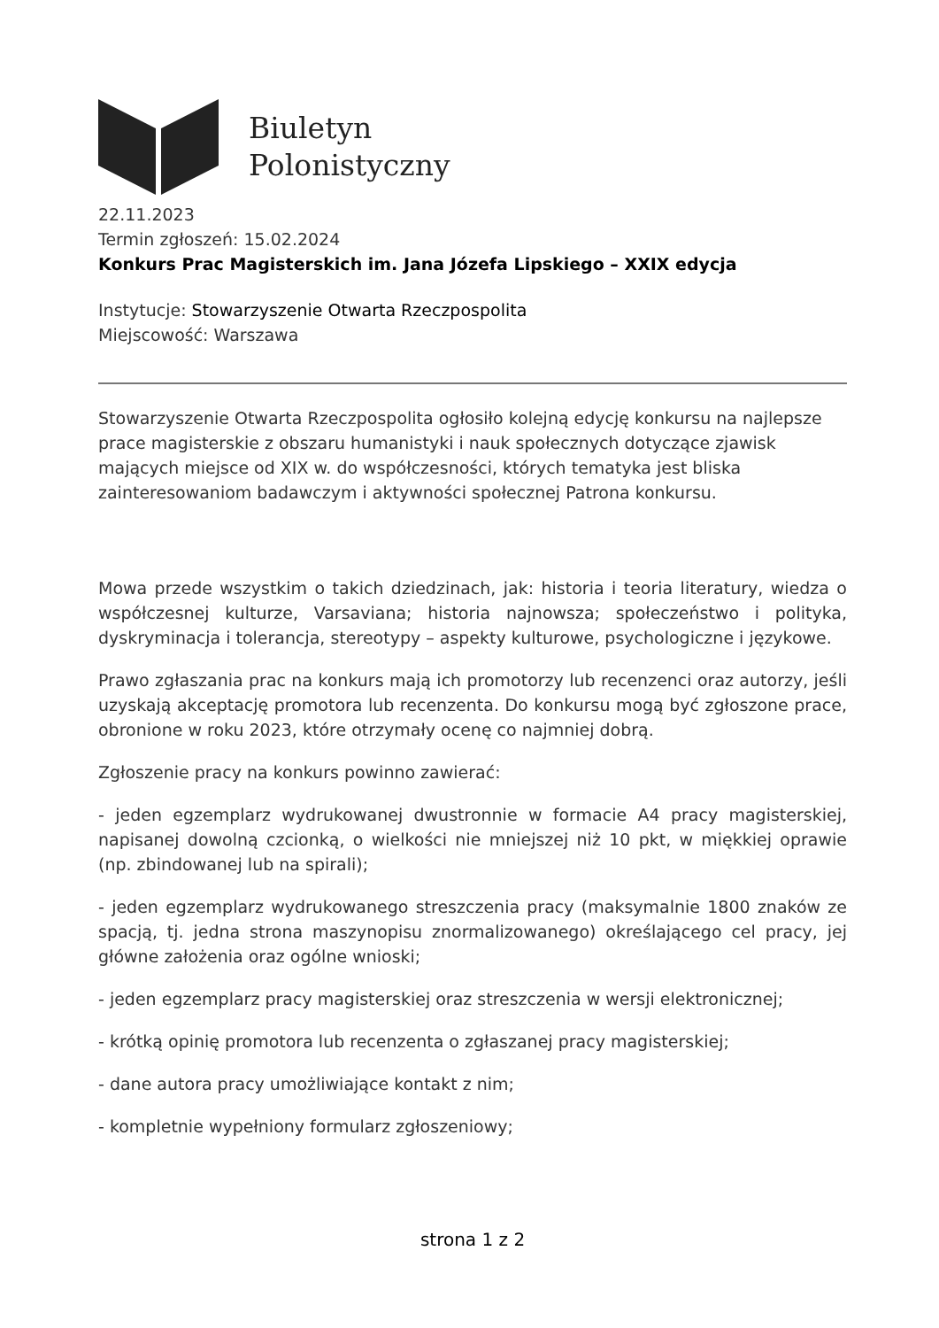Biuletyn
Polonistyczny
22.11.2023
Termin zgłoszeń: 15.02.2024
Konkurs Prac Magisterskich im. Jana Józefa Lipskiego – XXIX edycja
Instytucje: Stowarzyszenie Otwarta Rzeczpospolita
Miejscowość: Warszawa
Stowarzyszenie Otwarta Rzeczpospolita ogłosiło kolejną edycję konkursu na najlepsze prace magisterskie z obszaru humanistyki i nauk społecznych dotyczące zjawisk mających miejsce od XIX w. do współczesności, których tematyka jest bliska zainteresowaniom badawczym i aktywności społecznej Patrona konkursu.
Mowa przede wszystkim o takich dziedzinach, jak: historia i teoria literatury, wiedza o współczesnej kulturze, Varsaviana; historia najnowsza; społeczeństwo i polityka, dyskryminacja i tolerancja, stereotypy – aspekty kulturowe, psychologiczne i językowe.
Prawo zgłaszania prac na konkurs mają ich promotorzy lub recenzenci oraz autorzy, jeśli uzyskają akceptację promotora lub recenzenta. Do konkursu mogą być zgłoszone prace, obronione w roku 2023, które otrzymały ocenę co najmniej dobrą.
Zgłoszenie pracy na konkurs powinno zawierać:
- jeden egzemplarz wydrukowanej dwustronnie w formacie A4 pracy magisterskiej, napisanej dowolną czcionką, o wielkości nie mniejszej niż 10 pkt, w miękkiej oprawie (np. zbindowanej lub na spirali);
- jeden egzemplarz wydrukowanego streszczenia pracy (maksymalnie 1800 znaków ze spacją, tj. jedna strona maszynopisu znormalizowanego) określającego cel pracy, jej główne założenia oraz ogólne wnioski;
- jeden egzemplarz pracy magisterskiej oraz streszczenia w wersji elektronicznej;
- krótką opinię promotora lub recenzenta o zgłaszanej pracy magisterskiej;
- dane autora pracy umożliwiające kontakt z nim;
- kompletnie wypełniony formularz zgłoszeniowy;
strona 1 z 2